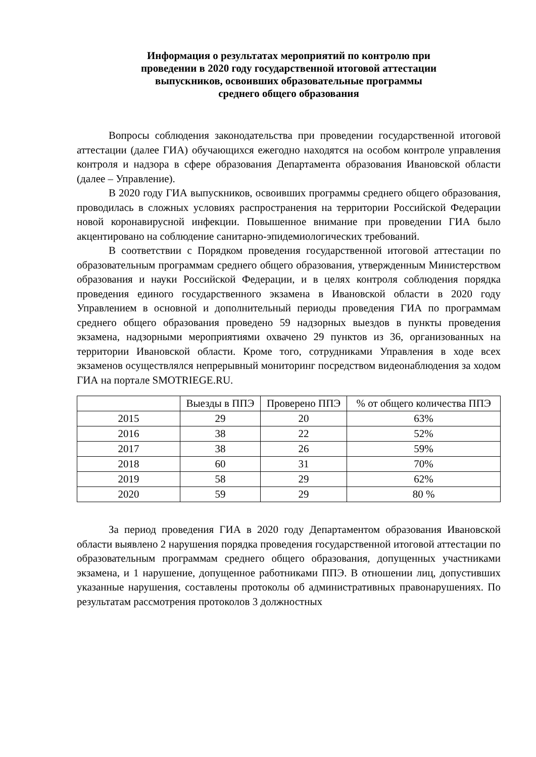Информация о результатах мероприятий по контролю при
проведении в 2020 году государственной итоговой аттестации
выпускников, освоивших образовательные программы
среднего общего образования
Вопросы соблюдения законодательства при проведении государственной итоговой аттестации (далее ГИА) обучающихся ежегодно находятся на особом контроле управления контроля и надзора в сфере образования Департамента образования Ивановской области (далее – Управление).
В 2020 году ГИА выпускников, освоивших программы среднего общего образования, проводилась в сложных условиях распространения на территории Российской Федерации новой коронавирусной инфекции. Повышенное внимание при проведении ГИА было акцентировано на соблюдение санитарно-эпидемиологических требований.
В соответствии с Порядком проведения государственной итоговой аттестации по образовательным программам среднего общего образования, утвержденным Министерством образования и науки Российской Федерации, и в целях контроля соблюдения порядка проведения единого государственного экзамена в Ивановской области в 2020 году Управлением в основной и дополнительный периоды проведения ГИА по программам среднего общего образования проведено 59 надзорных выездов в пункты проведения экзамена, надзорными мероприятиями охвачено 29 пунктов из 36, организованных на территории Ивановской области. Кроме того, сотрудниками Управления в ходе всех экзаменов осуществлялся непрерывный мониторинг посредством видеонаблюдения за ходом ГИА на портале SMOTRIEGE.RU.
| | Выезды в ППЭ | Проверено ППЭ | % от общего количества ППЭ |
| --- | --- | --- | --- |
| 2015 | 29 | 20 | 63% |
| 2016 | 38 | 22 | 52% |
| 2017 | 38 | 26 | 59% |
| 2018 | 60 | 31 | 70% |
| 2019 | 58 | 29 | 62% |
| 2020 | 59 | 29 | 80 % |
За период проведения ГИА в 2020 году Департаментом образования Ивановской области выявлено 2 нарушения порядка проведения государственной итоговой аттестации по образовательным программам среднего общего образования, допущенных участниками экзамена, и 1 нарушение, допущенное работниками ППЭ. В отношении лиц, допустивших указанные нарушения, составлены протоколы об административных правонарушениях. По результатам рассмотрения протоколов 3 должностных